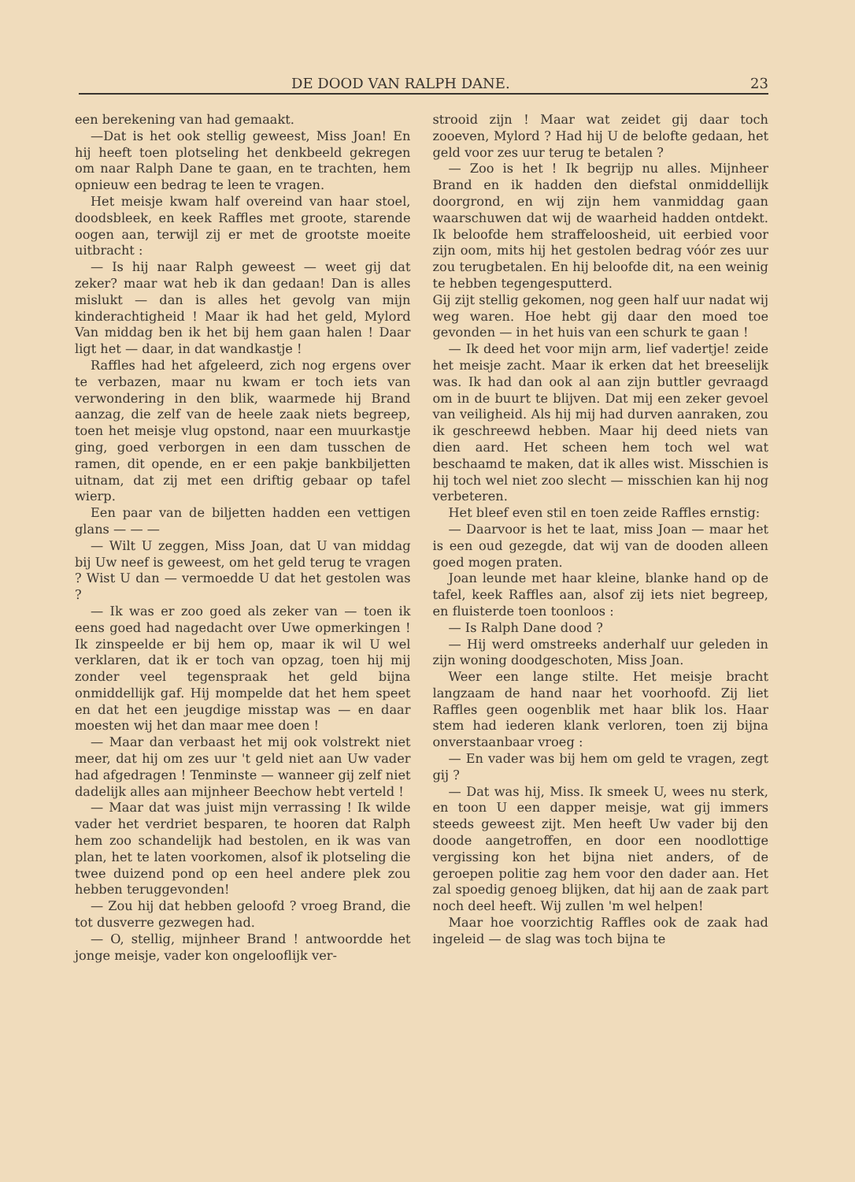DE DOOD VAN RALPH DANE. 23
een berekening van had gemaakt.
—Dat is het ook stellig geweest, Miss Joan! En hij heeft toen plotseling het denkbeeld gekregen om naar Ralph Dane te gaan, en te trachten, hem opnieuw een bedrag te leen te vragen.
Het meisje kwam half overeind van haar stoel, doodsbleek, en keek Raffles met groote, starende oogen aan, terwijl zij er met de grootste moeite uitbracht :
— Is hij naar Ralph geweest — weet gij dat zeker? maar wat heb ik dan gedaan! Dan is alles mislukt — dan is alles het gevolg van mijn kinderachtigheid ! Maar ik had het geld, Mylord Van middag ben ik het bij hem gaan halen ! Daar ligt het — daar, in dat wandkastje !
Raffles had het afgeleerd, zich nog ergens over te verbazen, maar nu kwam er toch iets van verwondering in den blik, waarmede hij Brand aanzag, die zelf van de heele zaak niets begreep, toen het meisje vlug opstond, naar een muurkastje ging, goed verborgen in een dam tusschen de ramen, dit opende, en er een pakje bankbiljetten uitnam, dat zij met een driftig gebaar op tafel wierp.
Een paar van de biljetten hadden een vettigen glans — — —
— Wilt U zeggen, Miss Joan, dat U van middag bij Uw neef is geweest, om het geld terug te vragen ? Wist U dan — vermoedde U dat het gestolen was ?
— Ik was er zoo goed als zeker van — toen ik eens goed had nagedacht over Uwe opmerkingen ! Ik zinspeelde er bij hem op, maar ik wil U wel verklaren, dat ik er toch van opzag, toen hij mij zonder veel tegenspraak het geld bijna onmiddellijk gaf. Hij mompelde dat het hem speet en dat het een jeugdige misstap was — en daar moesten wij het dan maar mee doen !
— Maar dan verbaast het mij ook volstrekt niet meer, dat hij om zes uur 't geld niet aan Uw vader had afgedragen ! Tenminste — wanneer gij zelf niet dadelijk alles aan mijnheer Beechow hebt verteld !
— Maar dat was juist mijn verrassing ! Ik wilde vader het verdriet besparen, te hooren dat Ralph hem zoo schandelijk had bestolen, en ik was van plan, het te laten voorkomen, alsof ik plotseling die twee duizend pond op een heel andere plek zou hebben teruggevonden!
— Zou hij dat hebben geloofd ? vroeg Brand, die tot dusverre gezwegen had.
— O, stellig, mijnheer Brand ! antwoordde het jonge meisje, vader kon ongelooflijk ver-
strooid zijn ! Maar wat zeidet gij daar toch zooeven, Mylord ? Had hij U de belofte gedaan, het geld voor zes uur terug te betalen ?
— Zoo is het ! Ik begrijp nu alles. Mijnheer Brand en ik hadden den diefstal onmiddellijk doorgrond, en wij zijn hem vanmiddag gaan waarschuwen dat wij de waarheid hadden ontdekt. Ik beloofde hem straffeloosheid, uit eerbied voor zijn oom, mits hij het gestolen bedrag vóór zes uur zou terugbetalen. En hij beloofde dit, na een weinig te hebben tegengesputterd.
Gij zijt stellig gekomen, nog geen half uur nadat wij weg waren. Hoe hebt gij daar den moed toe gevonden — in het huis van een schurk te gaan !
— Ik deed het voor mijn arm, lief vadertje! zeide het meisje zacht. Maar ik erken dat het breeselijk was. Ik had dan ook al aan zijn buttler gevraagd om in de buurt te blijven. Dat mij een zeker gevoel van veiligheid. Als hij mij had durven aanraken, zou ik geschreewd hebben. Maar hij deed niets van dien aard. Het scheen hem toch wel wat beschaamd te maken, dat ik alles wist. Misschien is hij toch wel niet zoo slecht — misschien kan hij nog verbeteren.
Het bleef even stil en toen zeide Raffles ernstig:
— Daarvoor is het te laat, miss Joan — maar het is een oud gezegde, dat wij van de dooden alleen goed mogen praten.
Joan leunde met haar kleine, blanke hand op de tafel, keek Raffles aan, alsof zij iets niet begreep, en fluisterde toen toonloos :
— Is Ralph Dane dood ?
— Hij werd omstreeks anderhalf uur geleden in zijn woning doodgeschoten, Miss Joan.
Weer een lange stilte. Het meisje bracht langzaam de hand naar het voorhoofd. Zij liet Raffles geen oogenblik met haar blik los. Haar stem had iederen klank verloren, toen zij bijna onverstaanbaar vroeg :
— En vader was bij hem om geld te vragen, zegt gij ?
— Dat was hij, Miss. Ik smeek U, wees nu sterk, en toon U een dapper meisje, wat gij immers steeds geweest zijt. Men heeft Uw vader bij den doode aangetroffen, en door een noodlottige vergissing kon het bijna niet anders, of de geroepen politie zag hem voor den dader aan. Het zal spoedig genoeg blijken, dat hij aan de zaak part noch deel heeft. Wij zullen 'm wel helpen!
Maar hoe voorzichtig Raffles ook de zaak had ingeleid — de slag was toch bijna te